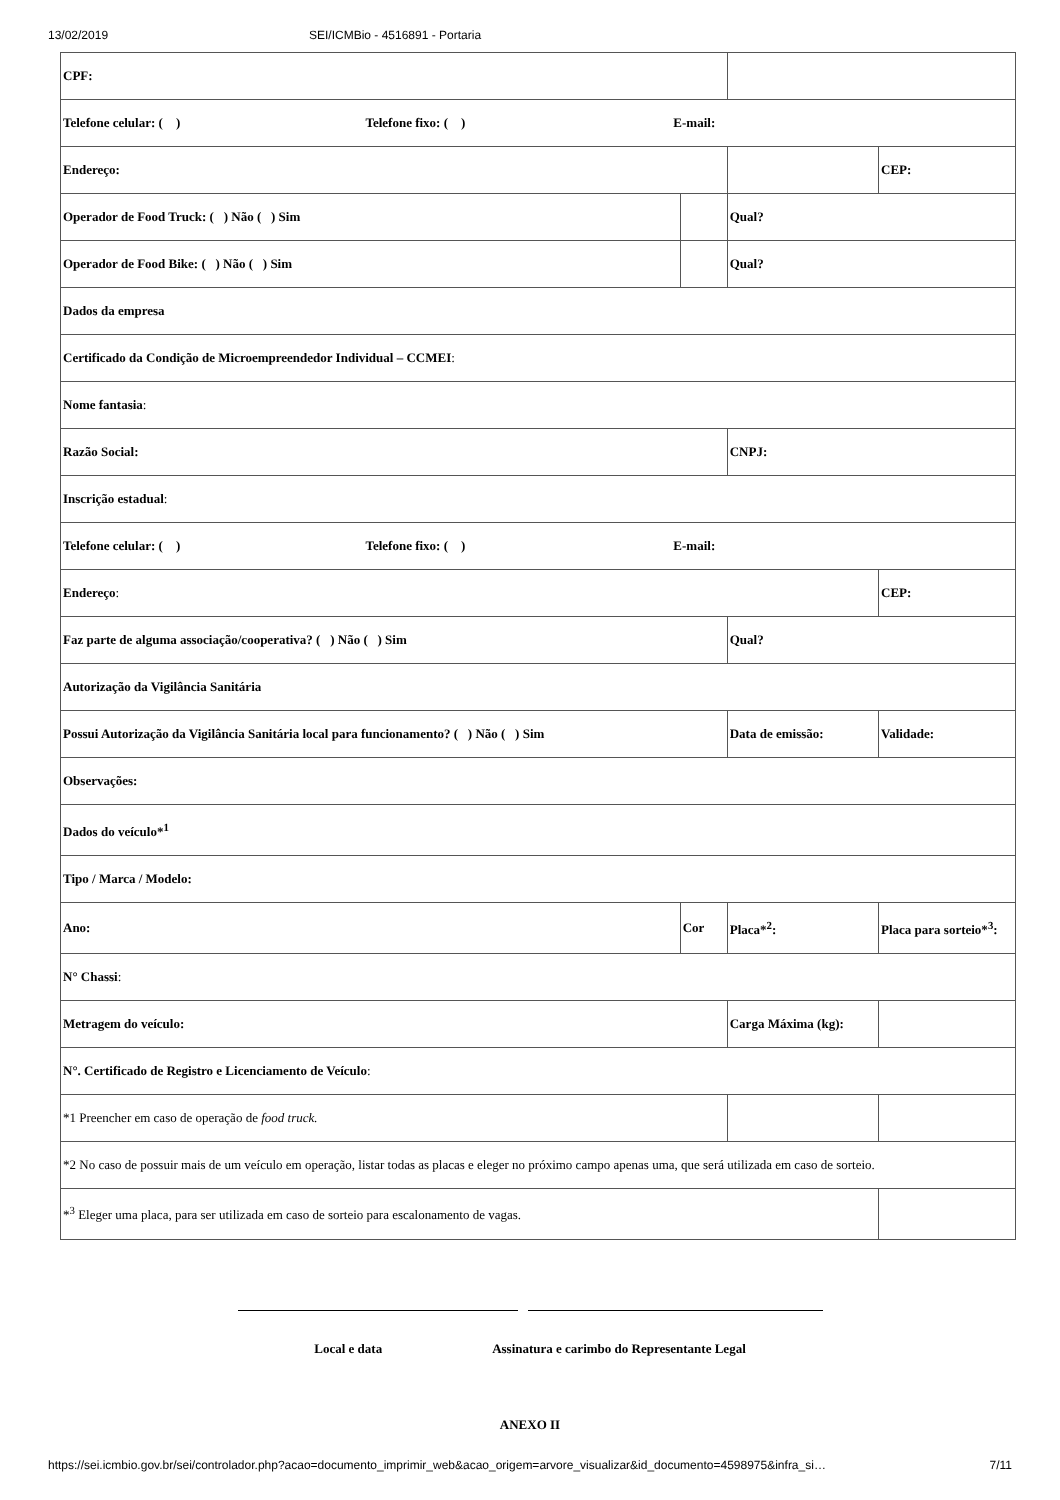13/02/2019 SEI/ICMBio - 4516891 - Portaria
| CPF: | | | |
| Telefone celular: ( ) Telefone fixo: ( ) E-mail: | | | |
| Endereço: | | | CEP: |
| Operador de Food Truck: ( ) Não ( ) Sim | | Qual? | |
| Operador de Food Bike: ( ) Não ( ) Sim | | Qual? | |
| Dados da empresa | | | |
| Certificado da Condição de Microempreendedor Individual – CCMEI : | | | |
| Nome fantasia : | | | |
| Razão Social: | | CNPJ: | |
| Inscrição estadual : | | | |
| Telefone celular: ( ) Telefone fixo: ( ) E-mail: | | | |
| Endereço : | | | CEP: |
| Faz parte de alguma associação/cooperativa? ( ) Não ( ) Sim | | Qual? | |
| Autorização da Vigilância Sanitária | | | |
| Possui Autorização da Vigilância Sanitária local para funcionamento? ( ) Não ( ) Sim | | Data de emissão: | Validade: |
| Observações: | | | |
| Dados do veículo*<sup>1</sup> | | | |
| Tipo / Marca / Modelo: | | | |
| Ano: | Cor | Placa*<sup>2</sup>: | Placa para sorteio*<sup>3</sup>: |
| N° Chassi : | | | |
| Metragem do veículo: | | Carga Máxima (kg): | |
| N°. Certificado de Registro e Licenciamento de Veículo : | | | |
| *1 Preencher em caso de operação de food truck. | | | |
| *2 No caso de possuir mais de um veículo em operação, listar todas as placas e eleger no próximo campo apenas uma, que será utilizada em caso de sorteio. | | | |
| *<sup>3</sup> Eleger uma placa, para ser utilizada em caso de sorteio para escalonamento de vagas. | | | |
Local e data Assinatura e carimbo do Representante Legal
ANEXO II
https://sei.icmbio.gov.br/sei/controlador.php?acao=documento_imprimir_web&acao_origem=arvore_visualizar&id_documento=4598975&infra_si… 7/11